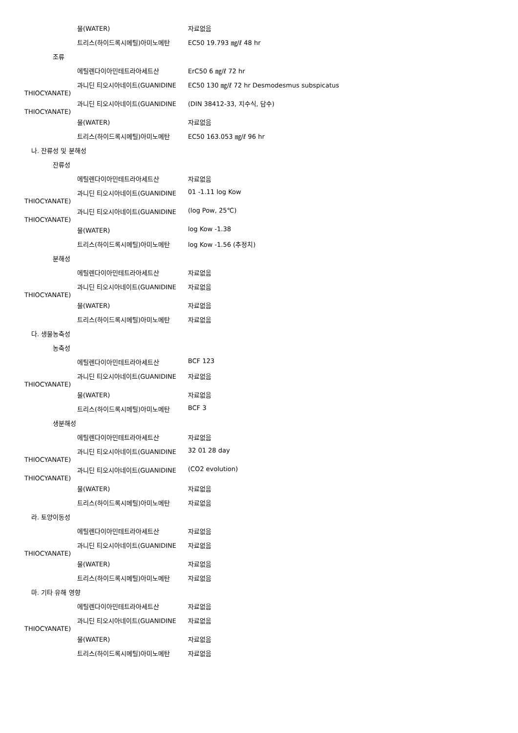물(WATER) 자료없음
트리스(하이드록시메틸)아미노메탄 EC50 19.793 ㎎/ℓ 48 hr
조류
에틸렌다이아민테트라아세트산 ErC50 6 ㎎/ℓ 72 hr
과니딘 티오시아네이트(GUANIDINE EC50 130 ㎎/ℓ 72 hr Desmodesmus subspicatus
THIOCYANATE)
과니딘 티오시아네이트(GUANIDINE (DIN 38412-33, 지수식, 담수)
THIOCYANATE)
물(WATER) 자료없음
트리스(하이드록시메틸)아미노메탄 EC50 163.053 ㎎/ℓ 96 hr
나. 잔류성 및 분해성
잔류성
에틸렌다이아민테트라아세트산 자료없음
과니딘 티오시아네이트(GUANIDINE 01 -1.11 log Kow
THIOCYANATE)
과니딘 티오시아네이트(GUANIDINE (log Pow, 25℃)
THIOCYANATE)
물(WATER) log Kow -1.38
트리스(하이드록시메틸)아미노메탄 log Kow -1.56 (추정치)
분해성
에틸렌다이아민테트라아세트산 자료없음
과니딘 티오시아네이트(GUANIDINE 자료없음
THIOCYANATE)
물(WATER) 자료없음
트리스(하이드록시메틸)아미노메탄 자료없음
다. 생물농축성
농축성
에틸렌다이아민테트라아세트산 BCF 123
과니딘 티오시아네이트(GUANIDINE 자료없음
THIOCYANATE)
물(WATER) 자료없음
트리스(하이드록시메틸)아미노메탄 BCF 3
생분해성
에틸렌다이아민테트라아세트산 자료없음
과니딘 티오시아네이트(GUANIDINE 32 01 28 day
THIOCYANATE)
과니딘 티오시아네이트(GUANIDINE (CO2 evolution)
THIOCYANATE)
물(WATER) 자료없음
트리스(하이드록시메틸)아미노메탄 자료없음
라. 토양이동성
에틸렌다이아민테트라아세트산 자료없음
과니딘 티오시아네이트(GUANIDINE 자료없음
THIOCYANATE)
물(WATER) 자료없음
트리스(하이드록시메틸)아미노메탄 자료없음
마. 기타 유해 영향
에틸렌다이아민테트라아세트산 자료없음
과니딘 티오시아네이트(GUANIDINE 자료없음
THIOCYANATE)
물(WATER) 자료없음
트리스(하이드록시메틸)아미노메탄 자료없음